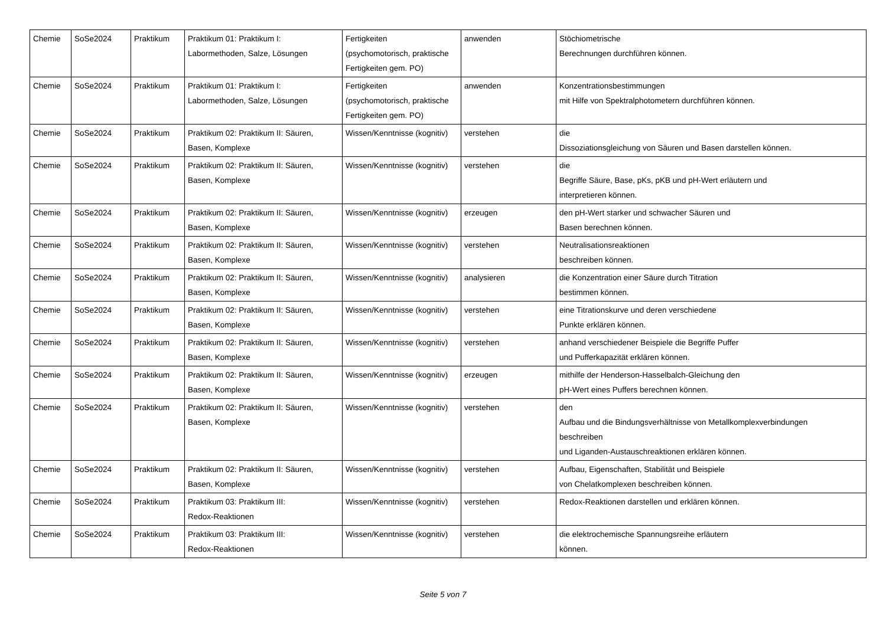| Chemie | SoSe2024 | Praktikum | Praktikum 01: Praktikum I: Labormethoden, Salze, Lösungen | Fertigkeiten (psychomotorisch, praktische Fertigkeiten gem. PO) | anwenden | Stöchiometrische Berechnungen durchführen können. |
| Chemie | SoSe2024 | Praktikum | Praktikum 01: Praktikum I: Labormethoden, Salze, Lösungen | Fertigkeiten (psychomotorisch, praktische Fertigkeiten gem. PO) | anwenden | Konzentrationsbestimmungen mit Hilfe von Spektralphotometern durchführen können. |
| Chemie | SoSe2024 | Praktikum | Praktikum 02: Praktikum II: Säuren, Basen, Komplexe | Wissen/Kenntnisse (kognitiv) | verstehen | die Dissoziationsgleichung von Säuren und Basen darstellen können. |
| Chemie | SoSe2024 | Praktikum | Praktikum 02: Praktikum II: Säuren, Basen, Komplexe | Wissen/Kenntnisse (kognitiv) | verstehen | die Begriffe Säure, Base, pKs, pKB und pH-Wert erläutern und interpretieren können. |
| Chemie | SoSe2024 | Praktikum | Praktikum 02: Praktikum II: Säuren, Basen, Komplexe | Wissen/Kenntnisse (kognitiv) | erzeugen | den pH-Wert starker und schwacher Säuren und Basen berechnen können. |
| Chemie | SoSe2024 | Praktikum | Praktikum 02: Praktikum II: Säuren, Basen, Komplexe | Wissen/Kenntnisse (kognitiv) | verstehen | Neutralisationsreaktionen beschreiben können. |
| Chemie | SoSe2024 | Praktikum | Praktikum 02: Praktikum II: Säuren, Basen, Komplexe | Wissen/Kenntnisse (kognitiv) | analysieren | die Konzentration einer Säure durch Titration bestimmen können. |
| Chemie | SoSe2024 | Praktikum | Praktikum 02: Praktikum II: Säuren, Basen, Komplexe | Wissen/Kenntnisse (kognitiv) | verstehen | eine Titrationskurve und deren verschiedene Punkte erklären können. |
| Chemie | SoSe2024 | Praktikum | Praktikum 02: Praktikum II: Säuren, Basen, Komplexe | Wissen/Kenntnisse (kognitiv) | verstehen | anhand verschiedener Beispiele die Begriffe Puffer und Pufferkapazität erklären können. |
| Chemie | SoSe2024 | Praktikum | Praktikum 02: Praktikum II: Säuren, Basen, Komplexe | Wissen/Kenntnisse (kognitiv) | erzeugen | mithilfe der Henderson-Hasselbalch-Gleichung den pH-Wert eines Puffers berechnen können. |
| Chemie | SoSe2024 | Praktikum | Praktikum 02: Praktikum II: Säuren, Basen, Komplexe | Wissen/Kenntnisse (kognitiv) | verstehen | den Aufbau und die Bindungsverhältnisse von Metallkomplexverbindungen beschreiben und Liganden-Austauschreaktionen erklären können. |
| Chemie | SoSe2024 | Praktikum | Praktikum 02: Praktikum II: Säuren, Basen, Komplexe | Wissen/Kenntnisse (kognitiv) | verstehen | Aufbau, Eigenschaften, Stabilität und Beispiele von Chelatkomplexen beschreiben können. |
| Chemie | SoSe2024 | Praktikum | Praktikum 03: Praktikum III: Redox-Reaktionen | Wissen/Kenntnisse (kognitiv) | verstehen | Redox-Reaktionen darstellen und erklären können. |
| Chemie | SoSe2024 | Praktikum | Praktikum 03: Praktikum III: Redox-Reaktionen | Wissen/Kenntnisse (kognitiv) | verstehen | die elektrochemische Spannungsreihe erläutern können. |
Seite 5 von 7